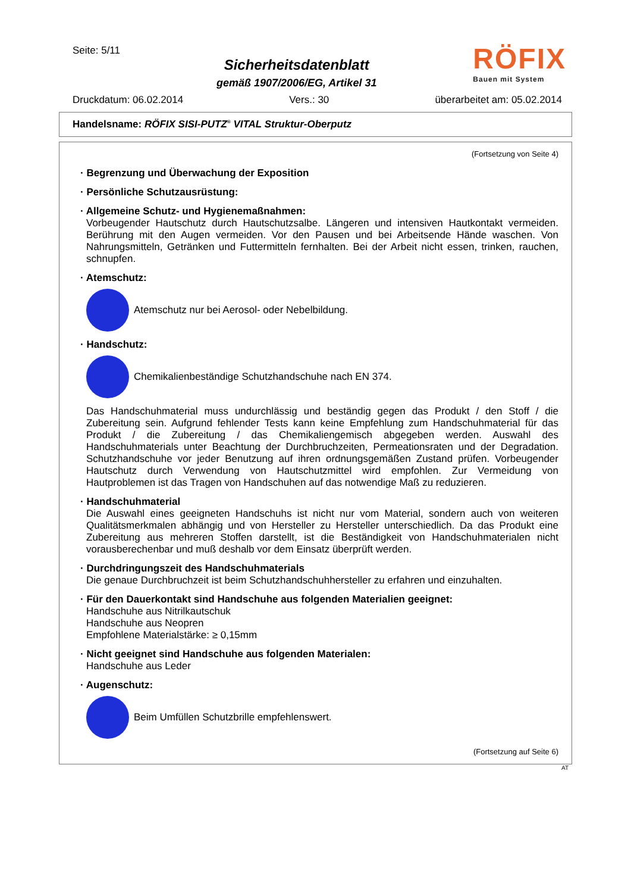Seite: 5/11
Sicherheitsdatenblatt
gemäß 1907/2006/EG, Artikel 31
RÖFIX
Bauen mit System
Druckdatum: 06.02.2014 Vers.: 30 überarbeitet am: 05.02.2014
Handelsname: RÖFIX SISI-PUTZ<sup>®</sup> VITAL Struktur-Oberputz
(Fortsetzung von Seite 4)
· Begrenzung und Überwachung der Exposition
· Persönliche Schutzausrüstung:
· Allgemeine Schutz- und Hygienemaßnahmen:
Vorbeugender Hautschutz durch Hautschutzsalbe. Längeren und intensiven Hautkontakt vermeiden. Berührung mit den Augen vermeiden. Vor den Pausen und bei Arbeitsende Hände waschen. Von Nahrungsmitteln, Getränken und Futtermitteln fernhalten. Bei der Arbeit nicht essen, trinken, rauchen, schnupfen.
· Atemschutz:
Atemschutz nur bei Aerosol- oder Nebelbildung.
· Handschutz:
Chemikalienbeständige Schutzhandschuhe nach EN 374.
Das Handschuhmaterial muss undurchlässig und beständig gegen das Produkt / den Stoff / die Zubereitung sein. Aufgrund fehlender Tests kann keine Empfehlung zum Handschuhmaterial für das Produkt / die Zubereitung / das Chemikaliengemisch abgegeben werden. Auswahl des Handschuhmaterials unter Beachtung der Durchbruchzeiten, Permeationsraten und der Degradation. Schutzhandschuhe vor jeder Benutzung auf ihren ordnungsgemäßen Zustand prüfen. Vorbeugender Hautschutz durch Verwendung von Hautschutzmittel wird empfohlen. Zur Vermeidung von Hautproblemen ist das Tragen von Handschuhen auf das notwendige Maß zu reduzieren.
· Handschuhmaterial
Die Auswahl eines geeigneten Handschuhs ist nicht nur vom Material, sondern auch von weiteren Qualitätsmerkmalen abhängig und von Hersteller zu Hersteller unterschiedlich. Da das Produkt eine Zubereitung aus mehreren Stoffen darstellt, ist die Beständigkeit von Handschuhmaterialen nicht vorausberechenbar und muß deshalb vor dem Einsatz überprüft werden.
· Durchdringungszeit des Handschuhmaterials
Die genaue Durchbruchzeit ist beim Schutzhandschuhhersteller zu erfahren und einzuhalten.
· Für den Dauerkontakt sind Handschuhe aus folgenden Materialien geeignet:
Handschuhe aus Nitrilkautschuk
Handschuhe aus Neopren
Empfohlene Materialstärke: ≥ 0,15mm
· Nicht geeignet sind Handschuhe aus folgenden Materialen:
Handschuhe aus Leder
· Augenschutz:
Beim Umfüllen Schutzbrille empfehlenswert.
(Fortsetzung auf Seite 6)
AT